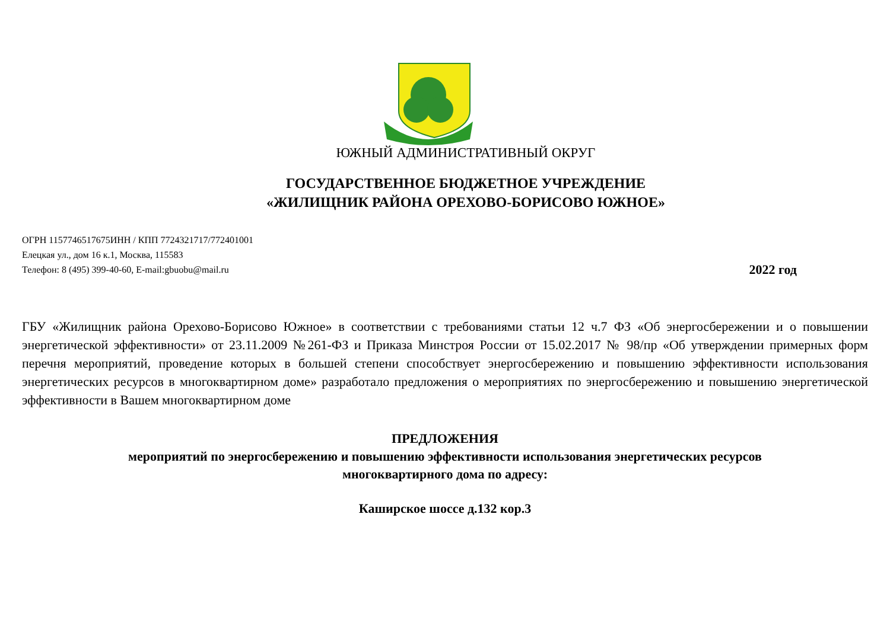ЮЖНЫЙ АДМИНИСТРАТИВНЫЙ ОКРУГ
ГОСУДАРСТВЕННОЕ БЮДЖЕТНОЕ УЧРЕЖДЕНИЕ
«ЖИЛИЩНИК РАЙОНА ОРЕХОВО-БОРИСОВО ЮЖНОЕ»
ОГРН 1157746517675ИНН / КПП 7724321717/772401001
Елецкая ул., дом 16 к.1, Москва, 115583
Телефон: 8 (495) 399-40-60, E-mail:gbuobu@mail.ru 2022 год
ГБУ «Жилищник района Орехово-Борисово Южное» в соответствии с требованиями статьи 12 ч.7 ФЗ «Об энергосбережении и о повышении энергетической эффективности» от 23.11.2009 №261-ФЗ и Приказа Минстроя России от 15.02.2017 № 98/пр «Об утверждении примерных форм перечня мероприятий, проведение которых в большей степени способствует энергосбережению и повышению эффективности использования энергетических ресурсов в многоквартирном доме» разработало предложения о мероприятиях по энергосбережению и повышению энергетической эффективности в Вашем многоквартирном доме
ПРЕДЛОЖЕНИЯ
мероприятий по энергосбережению и повышению эффективности использования энергетических ресурсов
многоквартирного дома по адресу:
Каширское шоссе д.132 кор.3